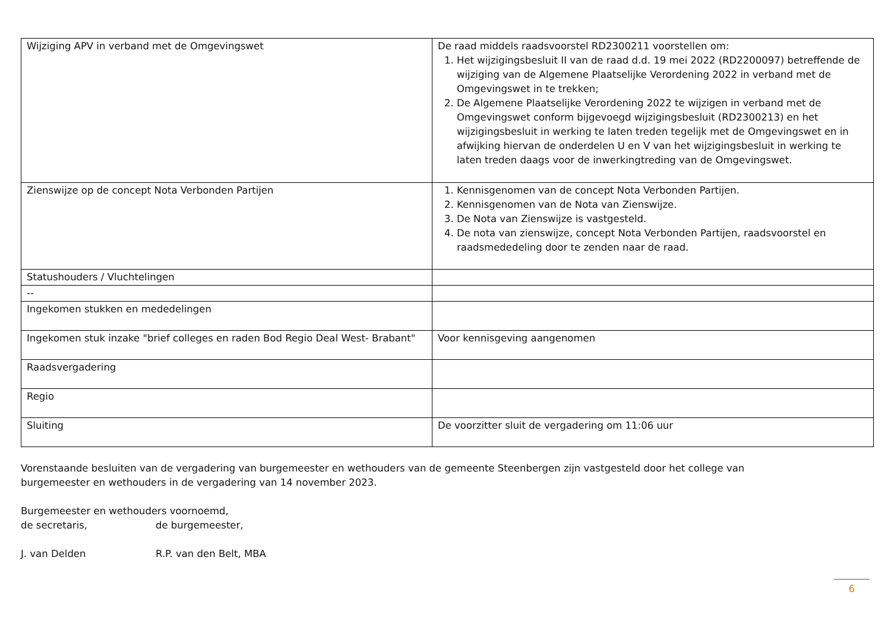| Wijziging APV in verband met de Omgevingswet | De raad middels raadsvoorstel RD2300211 voorstellen om: 1. Het wijzigingsbesluit II van de raad d.d. 19 mei 2022 (RD2200097) betreffende de wijziging van de Algemene Plaatselijke Verordening 2022 in verband met de Omgevingswet in te trekken; 2. De Algemene Plaatselijke Verordening 2022 te wijzigen in verband met de Omgevingswet conform bijgevoegd wijzigingsbesluit (RD2300213) en het wijzigingsbesluit in werking te laten treden tegelijk met de Omgevingswet en in afwijking hiervan de onderdelen U en V van het wijzigingsbesluit in werking te laten treden daags voor de inwerkingtreding van de Omgevingswet. |
| Zienswijze op de concept Nota Verbonden Partijen | 1. Kennisgenomen van de concept Nota Verbonden Partijen. 2. Kennisgenomen van de Nota van Zienswijze. 3. De Nota van Zienswijze is vastgesteld. 4. De nota van zienswijze, concept Nota Verbonden Partijen, raadsvoorstel en raadsmededeling door te zenden naar de raad. |
| Statushouders / Vluchtelingen | |
| -- | |
| Ingekomen stukken en mededelingen | |
| Ingekomen stuk inzake "brief colleges en raden Bod Regio Deal West- Brabant" | Voor kennisgeving aangenomen |
| Raadsvergadering | |
| Regio | |
| Sluiting | De voorzitter sluit de vergadering om 11:06 uur |
Vorenstaande besluiten van de vergadering van burgemeester en wethouders van de gemeente Steenbergen zijn vastgesteld door het college van
burgemeester en wethouders in de vergadering van 14 november 2023.
Burgemeester en wethouders voornoemd,
de secretaris, de burgemeester,
J. van Delden R.P. van den Belt, MBA
6